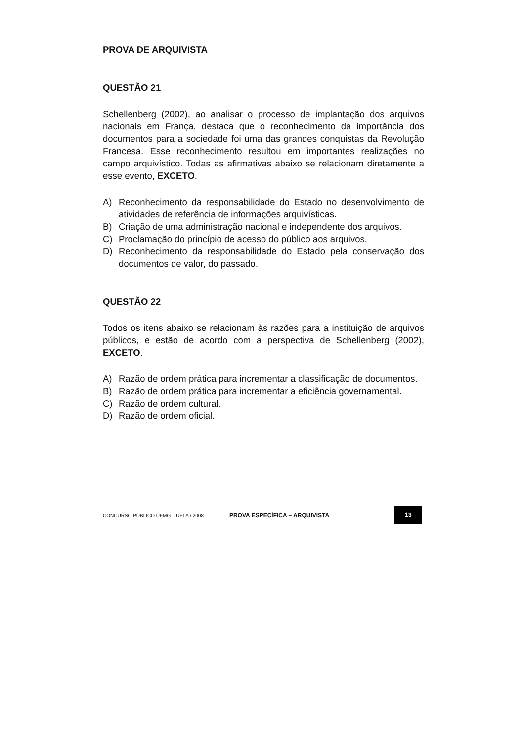PROVA DE ARQUIVISTA
QUESTÃO 21
Schellenberg (2002), ao analisar o processo de implantação dos arquivos nacionais em França, destaca que o reconhecimento da importância dos documentos para a sociedade foi uma das grandes conquistas da Revolução Francesa. Esse reconhecimento resultou em importantes realizações no campo arquivístico. Todas as afirmativas abaixo se relacionam diretamente a esse evento, EXCETO.
A) Reconhecimento da responsabilidade do Estado no desenvolvimento de atividades de referência de informações arquivísticas.
B) Criação de uma administração nacional e independente dos arquivos.
C) Proclamação do princípio de acesso do público aos arquivos.
D) Reconhecimento da responsabilidade do Estado pela conservação dos documentos de valor, do passado.
QUESTÃO 22
Todos os itens abaixo se relacionam às razões para a instituição de arquivos públicos, e estão de acordo com a perspectiva de Schellenberg (2002), EXCETO.
A) Razão de ordem prática para incrementar a classificação de documentos.
B) Razão de ordem prática para incrementar a eficiência governamental.
C) Razão de ordem cultural.
D) Razão de ordem oficial.
CONCURSO PÚBLICO UFMG – UFLA / 2008 PROVA ESPECÍFICA – ARQUIVISTA 13